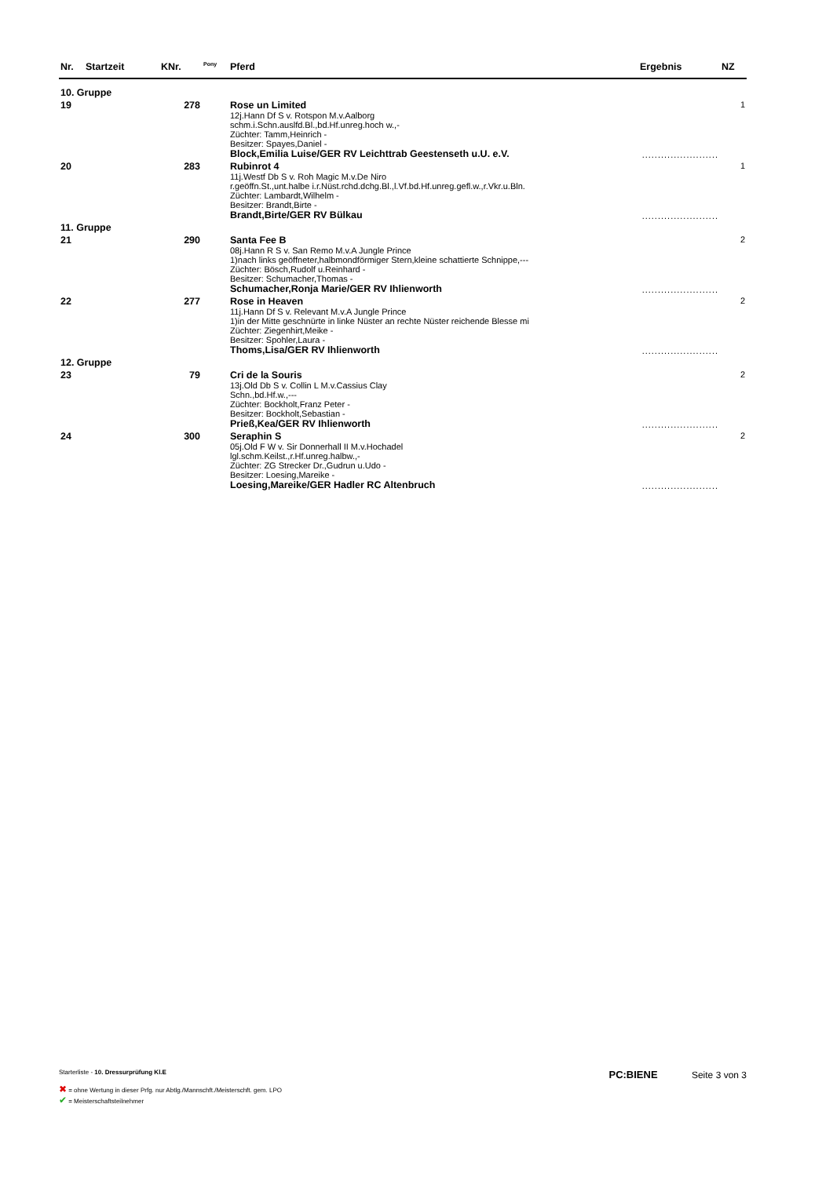| Nr. | Startzeit | KNr. | <sup>Pony</sup> | Pferd | Ergebnis | NZ |
| --- | --- | --- | --- | --- | --- | --- |
| 10. Gruppe | | | | | | |
| 19 | | 278 | | Rose un Limited 12j.Hann Df S v. Rotspon M.v.Aalborg schm.i.Schn.auslfd.Bl.,bd.Hf.unreg.hoch w.,- Züchter: Tamm,Heinrich - Besitzer: Spayes,Daniel - Block,Emilia Luise/GER RV Leichttrab Geestenseth u.U. e.V. | ........................ | 1 |
| 20 | | 283 | | Rubinrot 4 11j.Westf Db S v. Roh Magic M.v.De Niro r.geöffn.St.,unt.halbe i.r.Nüst.rchd.dchg.Bl.,l.Vf.bd.Hf.unreg.gefl.w.,r.Vkr.u.Bln. Züchter: Lambardt,Wilhelm - Besitzer: Brandt,Birte - Brandt,Birte/GER RV Bülkau | ........................ | 1 |
| 11. Gruppe | | | | | | |
| 21 | | 290 | | Santa Fee B 08j.Hann R S v. San Remo M.v.A Jungle Prince 1)nach links geöffneter,halbmondförmiger Stern,kleine schattierte Schnippe,--- Züchter: Bösch,Rudolf u.Reinhard - Besitzer: Schumacher,Thomas - Schumacher,Ronja Marie/GER RV Ihlienworth | ........................ | 2 |
| 22 | | 277 | | Rose in Heaven 11j.Hann Df S v. Relevant M.v.A Jungle Prince 1)in der Mitte geschnürte in linke Nüster an rechte Nüster reichende Blesse mi Züchter: Ziegenhirt,Meike - Besitzer: Spohler,Laura - Thoms,Lisa/GER RV Ihlienworth | ........................ | 2 |
| 12. Gruppe | | | | | | |
| 23 | | 79 | | Cri de la Souris 13j.Old Db S v. Collin L M.v.Cassius Clay Schn.,bd.Hf.w.,--- Züchter: Bockholt,Franz Peter - Besitzer: Bockholt,Sebastian - Prieß,Kea/GER RV Ihlienworth | ........................ | 2 |
| 24 | | 300 | | Seraphin S 05j.Old F W v. Sir Donnerhall II M.v.Hochadel lgl.schm.Keilst.,r.Hf.unreg.halbw.,- Züchter: ZG Strecker Dr.,Gudrun u.Udo - Besitzer: Loesing,Mareike - Loesing,Mareike/GER Hadler RC Altenbruch | ........................ | 2 |
Starterliste - 10. Dressurprüfung Kl.E
PC:BIENE Seite 3 von 3
✖ = ohne Wertung in dieser Prfg. nur Abtlg./Mannschft./Meisterschft. gem. LPO
✔ = Meisterschaftsteilnehmer